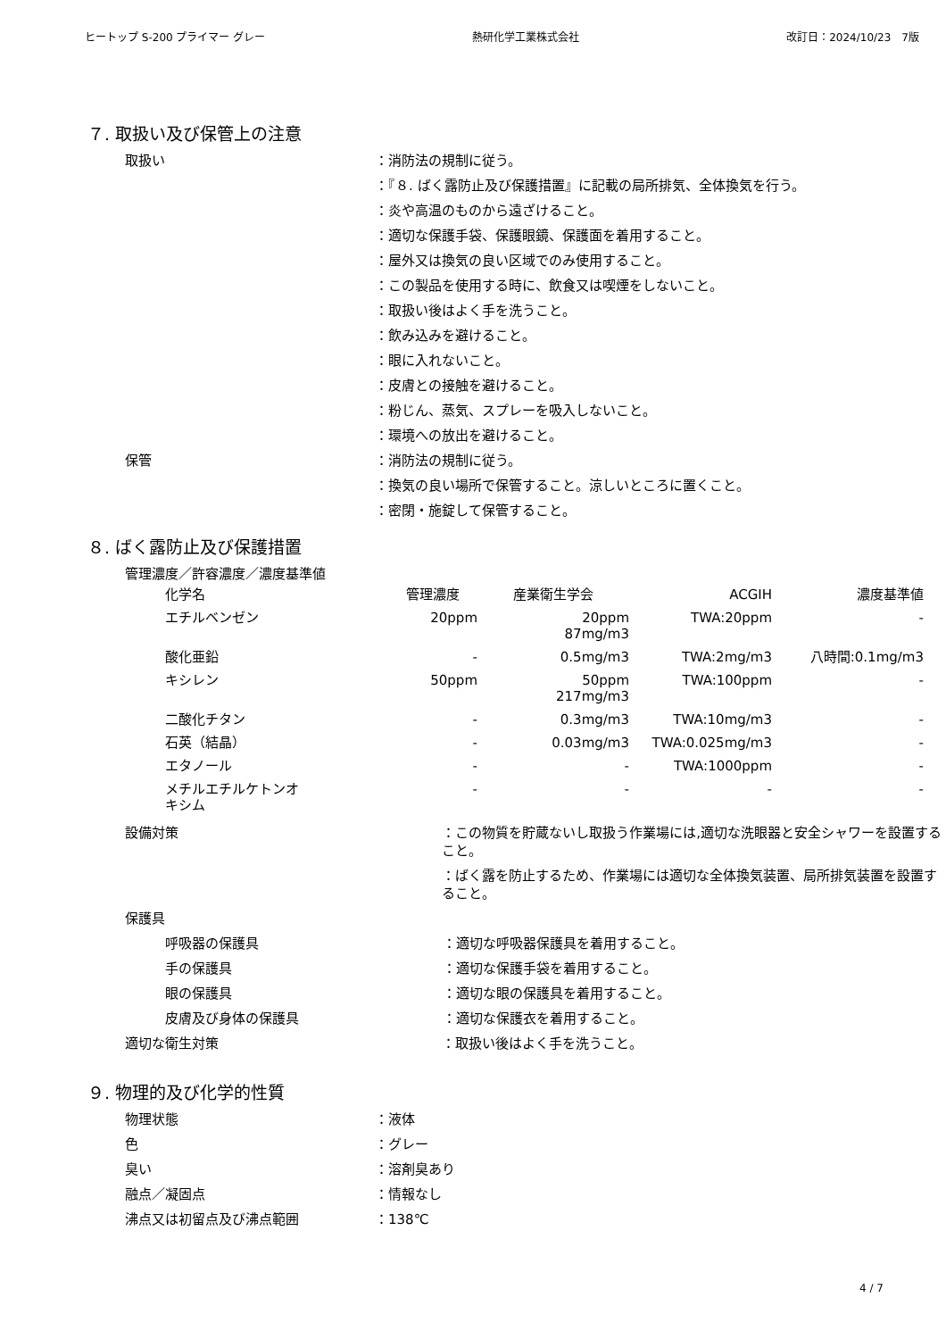ヒートップ S-200 プライマー グレー 熱研化学工業株式会社 改訂日：2024/10/23　7版
７. 取扱い及び保管上の注意
取扱い ：消防法の規制に従う。
：『８. ばく露防止及び保護措置』に記載の局所排気、全体換気を行う。
：炎や高温のものから遠ざけること。
：適切な保護手袋、保護眼鏡、保護面を着用すること。
：屋外又は換気の良い区域でのみ使用すること。
：この製品を使用する時に、飲食又は喫煙をしないこと。
：取扱い後はよく手を洗うこと。
：飲み込みを避けること。
：眼に入れないこと。
：皮膚との接触を避けること。
：粉じん、蒸気、スプレーを吸入しないこと。
：環境への放出を避けること。
保管 ：消防法の規制に従う。
：換気の良い場所で保管すること。涼しいところに置くこと。
：密閉・施錠して保管すること。
８. ばく露防止及び保護措置
管理濃度／許容濃度／濃度基準値
| 化学名 | 管理濃度 | 産業衛生学会 | ACGIH | 濃度基準値 |
| --- | --- | --- | --- | --- |
| エチルベンゼン | 20ppm | 20ppm 87mg/m3 | TWA:20ppm | - |
| 酸化亜鉛 | - | 0.5mg/m3 | TWA:2mg/m3 | 八時間:0.1mg/m3 |
| キシレン | 50ppm | 50ppm 217mg/m3 | TWA:100ppm | - |
| 二酸化チタン | - | 0.3mg/m3 | TWA:10mg/m3 | - |
| 石英（結晶） | - | 0.03mg/m3 | TWA:0.025mg/m3 | - |
| エタノール | - | - | TWA:1000ppm | - |
| メチルエチルケトンオ キシム | - | - | - | - |
設備対策 ：この物質を貯蔵ないし取扱う作業場には,適切な洗眼器と安全シャワーを設置すること。
：ばく露を防止するため、作業場には適切な全体換気装置、局所排気装置を設置すること。
保護具
呼吸器の保護具 ：適切な呼吸器保護具を着用すること。
手の保護具 ：適切な保護手袋を着用すること。
眼の保護具 ：適切な眼の保護具を着用すること。
皮膚及び身体の保護具 ：適切な保護衣を着用すること。
適切な衛生対策 ：取扱い後はよく手を洗うこと。
９. 物理的及び化学的性質
物理状態 ：液体
色 ：グレー
臭い ：溶剤臭あり
融点／凝固点 ：情報なし
沸点又は初留点及び沸点範囲 ：138℃
4 / 7